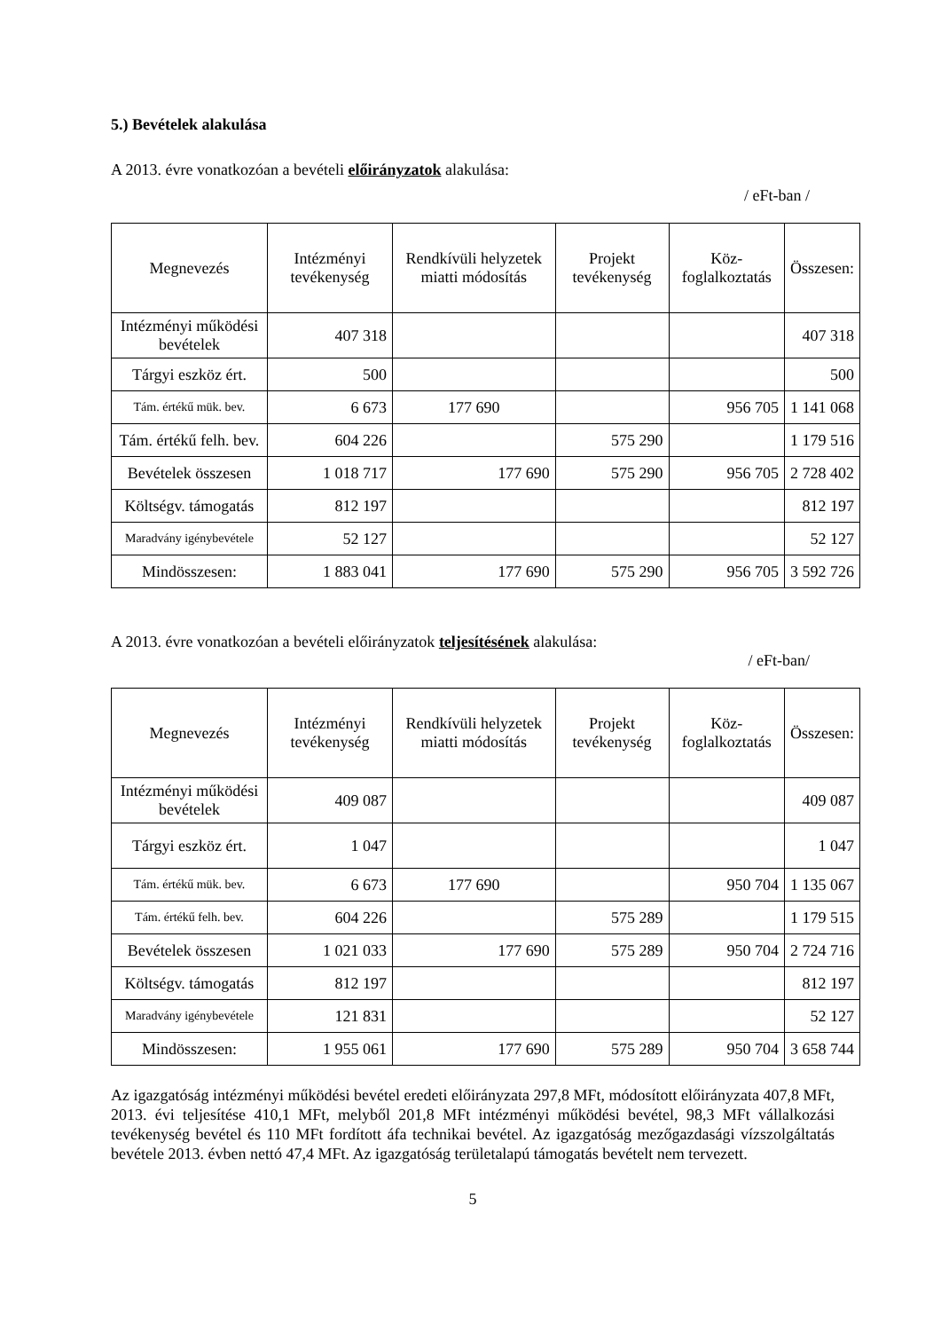5.) Bevételek alakulása
A 2013. évre vonatkozóan a bevételi előirányzatok alakulása:
/ eFt-ban /
| Megnevezés | Intézményi tevékenység | Rendkívüli helyzetek miatti módosítás | Projekt tevékenység | Köz-foglalkoztatás | Összesen: |
| --- | --- | --- | --- | --- | --- |
| Intézményi működési bevételek | 407 318 | | | | 407 318 |
| Tárgyi eszköz ért. | 500 | | | | 500 |
| Tám. értékű mük. bev. | 6 673 | 177 690 | | 956 705 | 1 141 068 |
| Tám. értékű felh. bev. | 604 226 | | 575 290 | | 1 179 516 |
| Bevételek összesen | 1 018 717 | 177 690 | 575 290 | 956 705 | 2 728 402 |
| Költségv. támogatás | 812 197 | | | | 812 197 |
| Maradvány igénybevétele | 52 127 | | | | 52 127 |
| Mindösszesen: | 1 883 041 | 177 690 | 575 290 | 956 705 | 3 592 726 |
A 2013. évre vonatkozóan a bevételi előirányzatok teljesítésének alakulása:
/ eFt-ban/
| Megnevezés | Intézményi tevékenység | Rendkívüli helyzetek miatti módosítás | Projekt tevékenység | Köz-foglalkoztatás | Összesen: |
| --- | --- | --- | --- | --- | --- |
| Intézményi működési bevételek | 409 087 | | | | 409 087 |
| Tárgyi eszköz ért. | 1 047 | | | | 1 047 |
| Tám. értékű mük. bev. | 6 673 | 177 690 | | 950 704 | 1 135 067 |
| Tám. értékű felh. bev. | 604 226 | | 575 289 | | 1 179 515 |
| Bevételek összesen | 1 021 033 | 177 690 | 575 289 | 950 704 | 2 724 716 |
| Költségv. támogatás | 812 197 | | | | 812 197 |
| Maradvány igénybevétele | 121 831 | | | | 52 127 |
| Mindösszesen: | 1 955 061 | 177 690 | 575 289 | 950 704 | 3 658 744 |
Az igazgatóság intézményi működési bevétel eredeti előirányzata 297,8 MFt, módosított előirányzata 407,8 MFt, 2013. évi teljesítése 410,1 MFt, melyből 201,8 MFt intézményi működési bevétel, 98,3 MFt vállalkozási tevékenység bevétel és 110 MFt fordított áfa technikai bevétel. Az igazgatóság mezőgazdasági vízszolgáltatás bevétele 2013. évben nettó 47,4 MFt. Az igazgatóság területalapú támogatás bevételt nem tervezett.
5